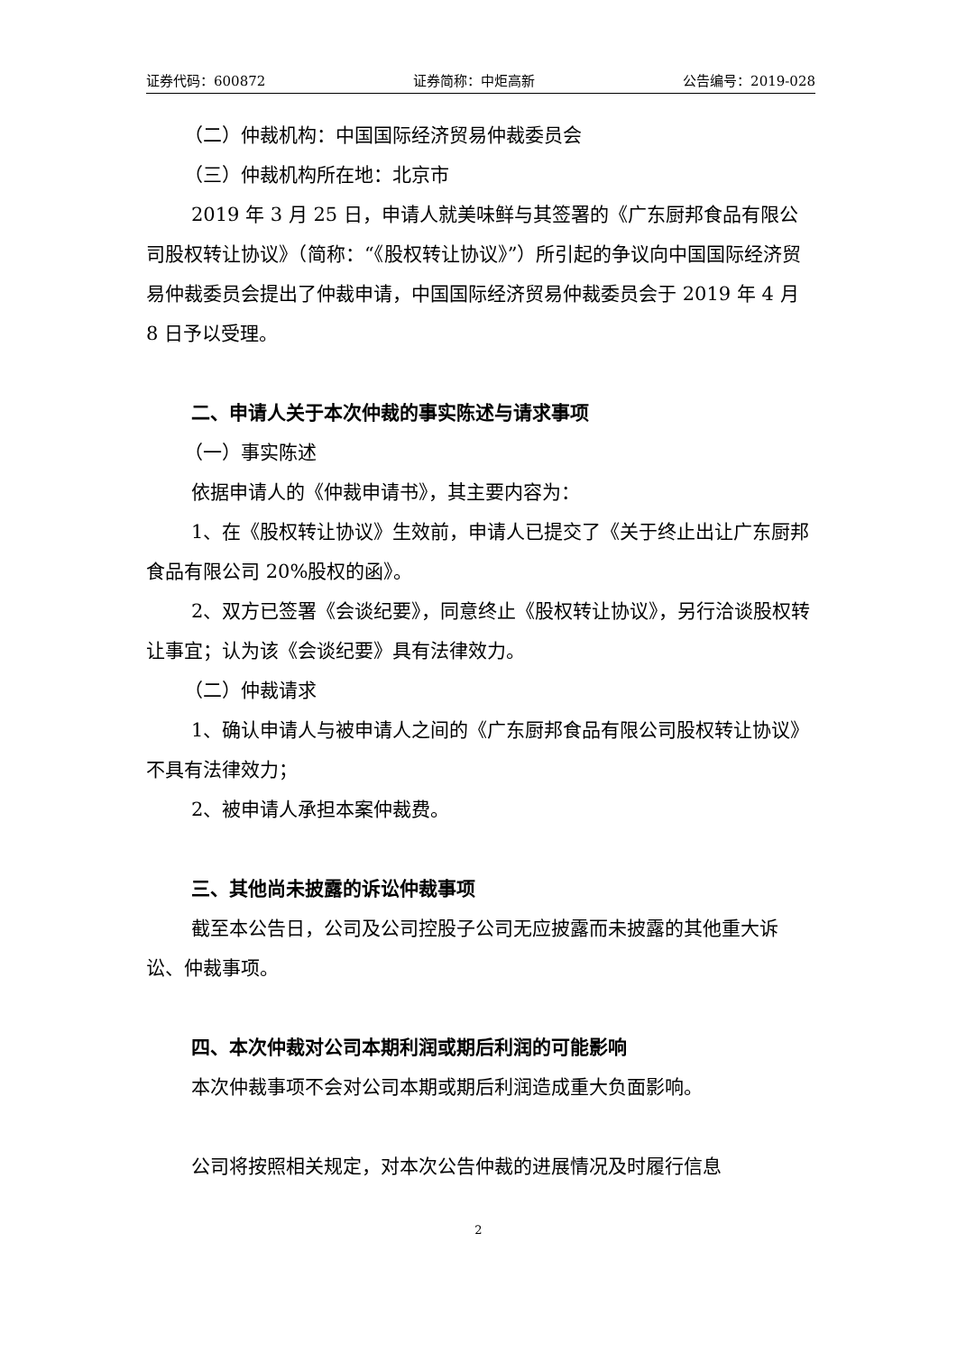证券代码：600872 证券简称：中炬高新 公告编号：2019-028
（二）仲裁机构：中国国际经济贸易仲裁委员会
（三）仲裁机构所在地：北京市
2019 年 3 月 25 日，申请人就美味鲜与其签署的《广东厨邦食品有限公司股权转让协议》（简称：“《股权转让协议》”）所引起的争议向中国国际经济贸易仲裁委员会提出了仲裁申请，中国国际经济贸易仲裁委员会于 2019 年 4 月 8 日予以受理。
二、申请人关于本次仲裁的事实陈述与请求事项
（一）事实陈述
依据申请人的《仲裁申请书》，其主要内容为：
1、在《股权转让协议》生效前，申请人已提交了《关于终止出让广东厨邦食品有限公司 20%股权的函》。
2、双方已签署《会谈纪要》，同意终止《股权转让协议》，另行洽谈股权转让事宜；认为该《会谈纪要》具有法律效力。
（二）仲裁请求
1、确认申请人与被申请人之间的《广东厨邦食品有限公司股权转让协议》不具有法律效力；
2、被申请人承担本案仲裁费。
三、其他尚未披露的诉讼仲裁事项
截至本公告日，公司及公司控股子公司无应披露而未披露的其他重大诉讼、仲裁事项。
四、本次仲裁对公司本期利润或期后利润的可能影响
本次仲裁事项不会对公司本期或期后利润造成重大负面影响。
公司将按照相关规定，对本次公告仲裁的进展情况及时履行信息
2